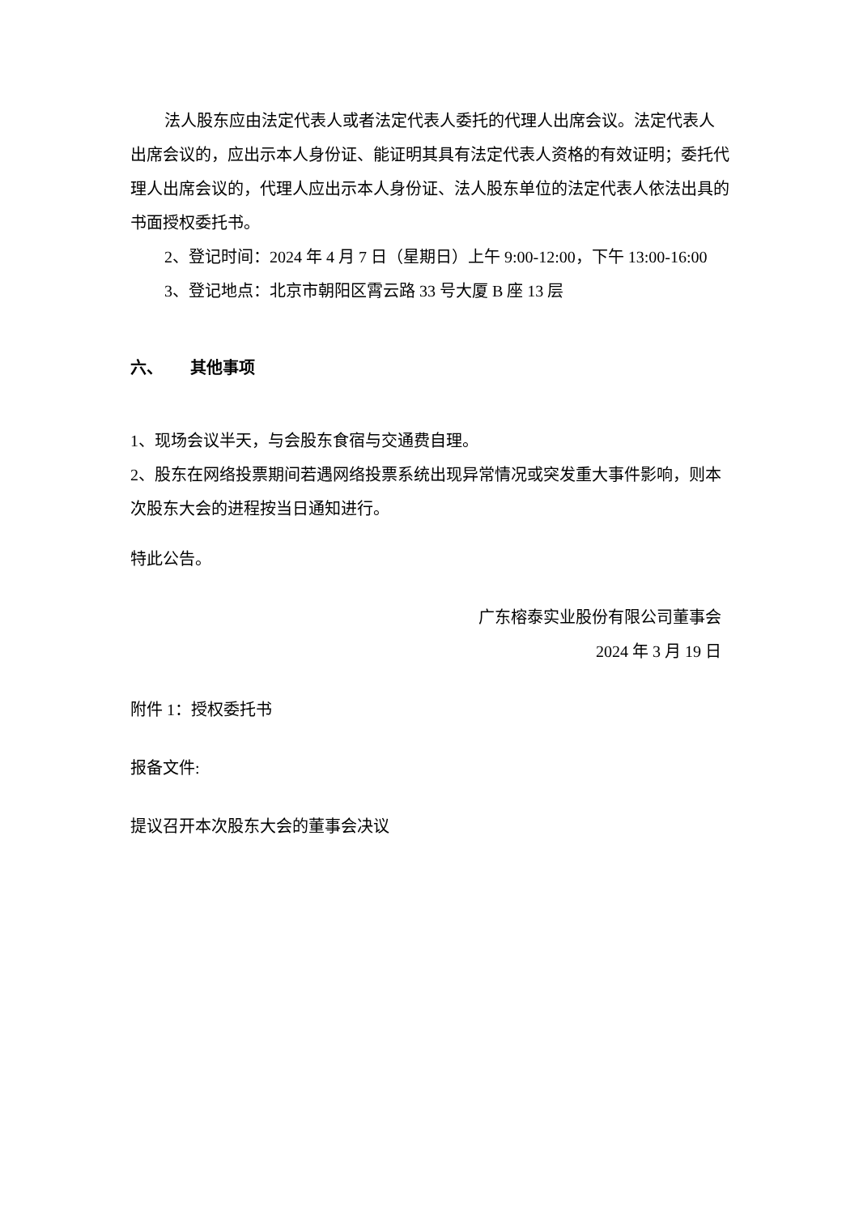法人股东应由法定代表人或者法定代表人委托的代理人出席会议。法定代表人出席会议的，应出示本人身份证、能证明其具有法定代表人资格的有效证明；委托代理人出席会议的，代理人应出示本人身份证、法人股东单位的法定代表人依法出具的书面授权委托书。
2、登记时间：2024 年 4 月 7 日（星期日）上午 9:00-12:00，下午 13:00-16:00
3、登记地点：北京市朝阳区霄云路 33 号大厦 B 座 13 层
六、 其他事项
1、现场会议半天，与会股东食宿与交通费自理。
2、股东在网络投票期间若遇网络投票系统出现异常情况或突发重大事件影响，则本次股东大会的进程按当日通知进行。
特此公告。
广东榕泰实业股份有限公司董事会
2024 年 3 月 19 日
附件 1：授权委托书
报备文件:
提议召开本次股东大会的董事会决议